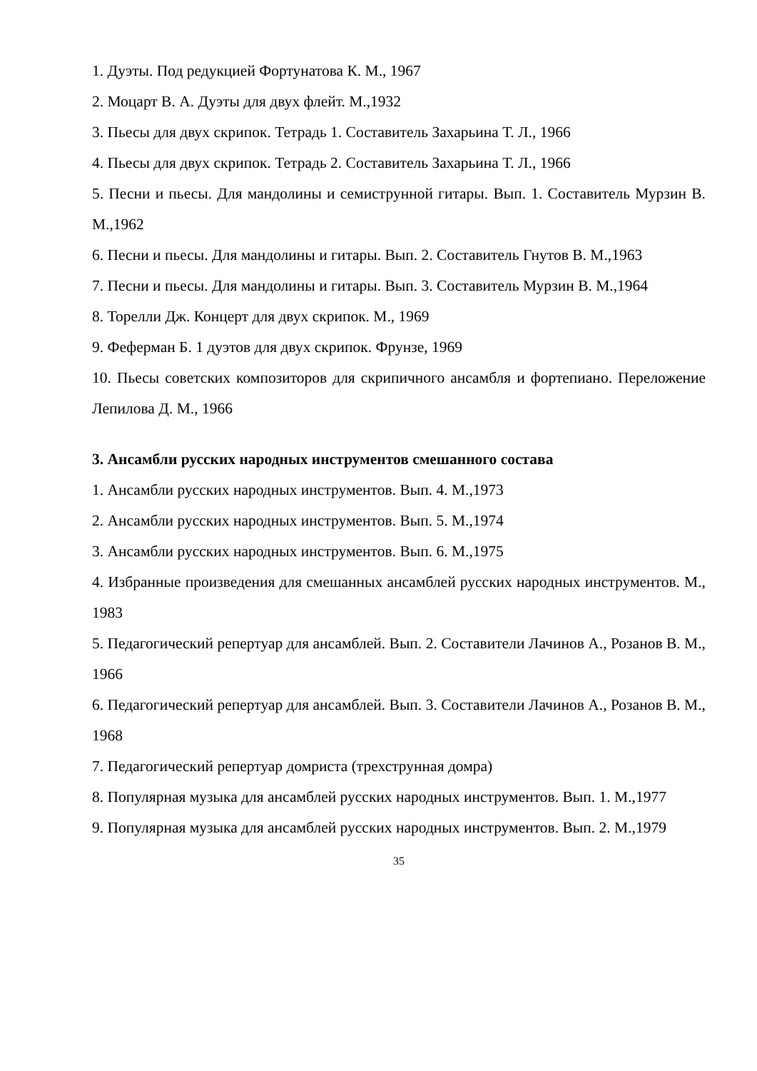1. Дуэты. Под редукцией Фортунатова К. М., 1967
2. Моцарт В. А. Дуэты для двух флейт. М.,1932
3. Пьесы для двух скрипок. Тетрадь 1. Составитель Захарьина Т. Л., 1966
4. Пьесы для двух скрипок. Тетрадь 2. Составитель Захарьина Т. Л., 1966
5. Песни и пьесы. Для мандолины и семиструнной гитары. Вып. 1. Составитель Мурзин В. М.,1962
6. Песни и пьесы. Для мандолины и гитары. Вып. 2. Составитель Гнутов В. М.,1963
7. Песни и пьесы. Для мандолины и гитары. Вып. 3. Составитель Мурзин В. М.,1964
8. Торелли Дж. Концерт для двух скрипок. М., 1969
9. Феферман Б. 1 дуэтов для двух скрипок. Фрунзе, 1969
10. Пьесы советских композиторов для скрипичного ансамбля и фортепиано. Переложение Лепилова Д. М., 1966
3. Ансамбли русских народных инструментов смешанного состава
1. Ансамбли русских народных инструментов. Вып. 4. М.,1973
2. Ансамбли русских народных инструментов. Вып. 5. М.,1974
3. Ансамбли русских народных инструментов. Вып. 6. М.,1975
4. Избранные произведения для смешанных ансамблей русских народных инструментов. М., 1983
5. Педагогический репертуар для ансамблей. Вып. 2. Составители Лачинов А., Розанов В. М., 1966
6. Педагогический репертуар для ансамблей. Вып. 3. Составители Лачинов А., Розанов В. М., 1968
7. Педагогический репертуар домриста (трехструнная домра)
8. Популярная музыка для ансамблей русских народных инструментов. Вып. 1. М.,1977
9. Популярная музыка для ансамблей русских народных инструментов. Вып. 2. М.,1979
35